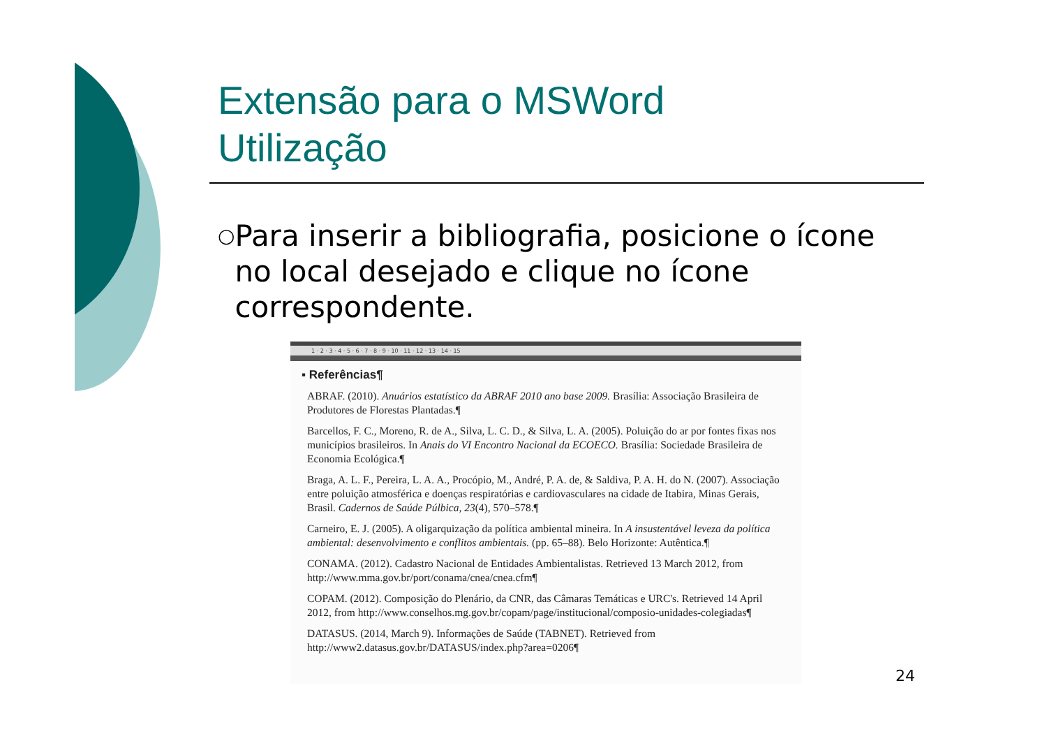Extensão para o MSWord
Utilização
○ Para inserir a bibliografia, posicione o ícone no local desejado e clique no ícone correspondente.
1 · 2 · 3 · 4 · 5 · 6 · 7 · 8 · 9 · 10 · 11 · 12 · 13 · 14 · 15
▪ Referências¶
ABRAF. (2010). Anuários estatístico da ABRAF 2010 ano base 2009. Brasília: Associação Brasileira de Produtores de Florestas Plantadas.¶
Barcellos, F. C., Moreno, R. de A., Silva, L. C. D., & Silva, L. A. (2005). Poluição do ar por fontes fixas nos municípios brasileiros. In Anais do VI Encontro Nacional da ECOECO. Brasília: Sociedade Brasileira de Economia Ecológica.¶
Braga, A. L. F., Pereira, L. A. A., Procópio, M., André, P. A. de, & Saldiva, P. A. H. do N. (2007). Associação entre poluição atmosférica e doenças respiratórias e cardiovasculares na cidade de Itabira, Minas Gerais, Brasil. Cadernos de Saúde Púlbica, 23(4), 570–578.¶
Carneiro, E. J. (2005). A oligarquização da política ambiental mineira. In A insustentável leveza da política ambiental: desenvolvimento e conflitos ambientais. (pp. 65–88). Belo Horizonte: Autêntica.¶
CONAMA. (2012). Cadastro Nacional de Entidades Ambientalistas. Retrieved 13 March 2012, from http://www.mma.gov.br/port/conama/cnea/cnea.cfm¶
COPAM. (2012). Composição do Plenário, da CNR, das Câmaras Temáticas e URC's. Retrieved 14 April 2012, from http://www.conselhos.mg.gov.br/copam/page/institucional/composio-unidades-colegiadas¶
DATASUS. (2014, March 9). Informações de Saúde (TABNET). Retrieved from http://www2.datasus.gov.br/DATASUS/index.php?area=0206¶
24